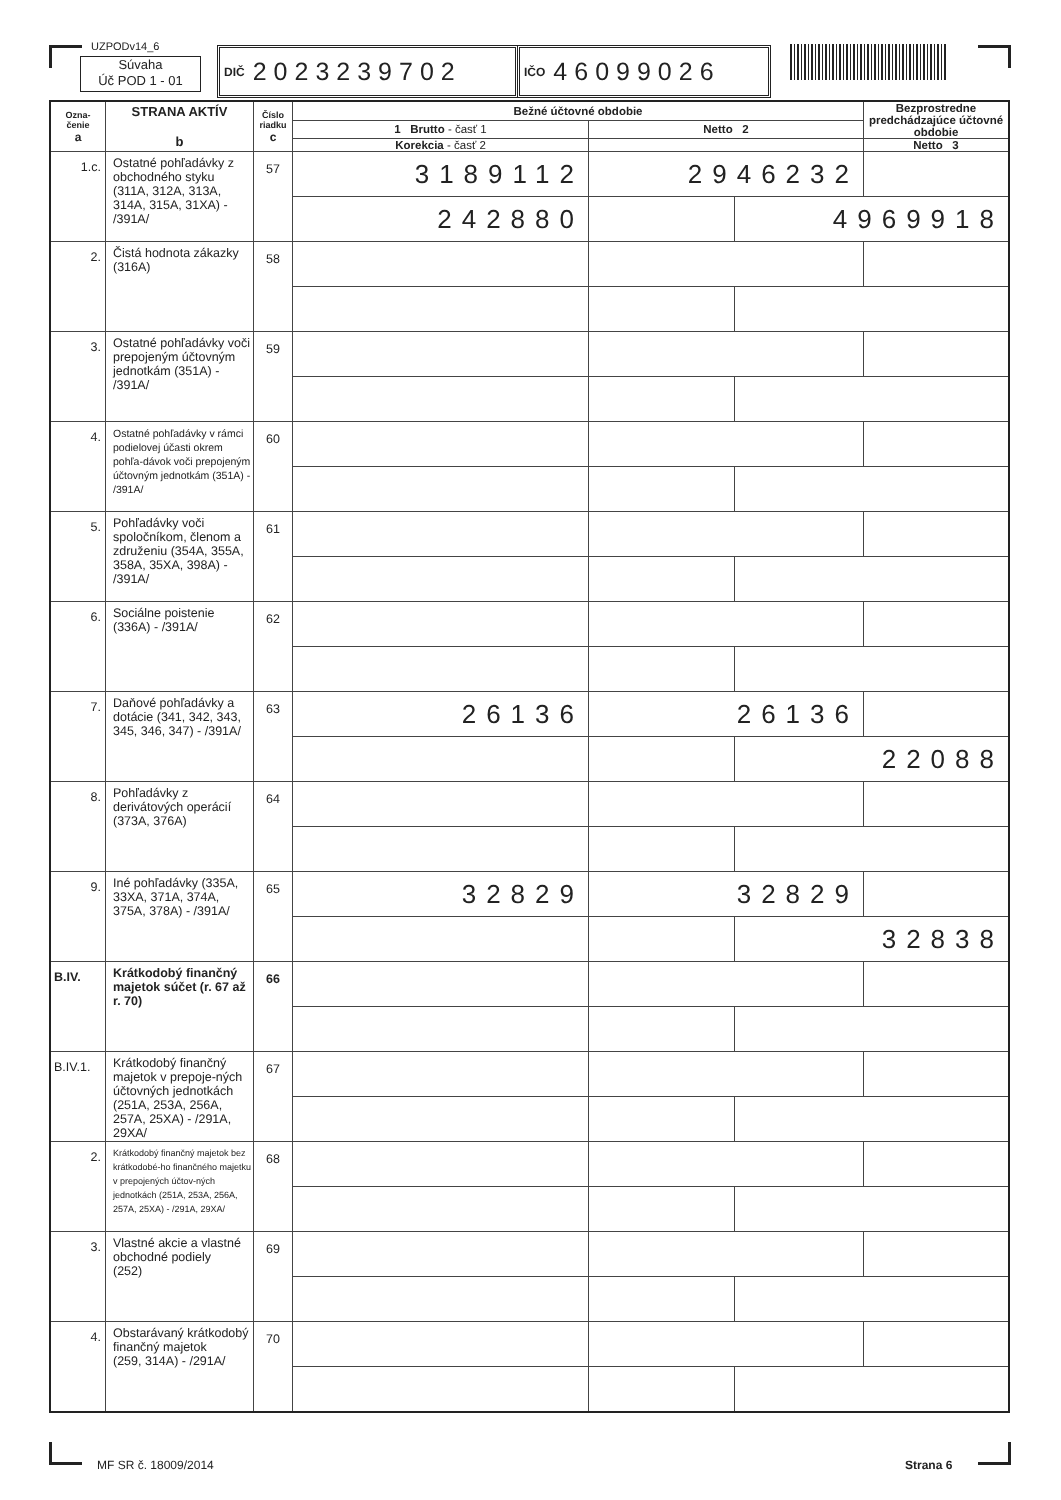UZPODv14_6
Súvaha
Úč POD 1 - 01
DIČ 2023239702
IČO 46099026
| Ozna- čenie a | STRANA AKTÍV b | Číslo riadku c | Bežné účtovné obdobie | | | Bezprostredne predchádzajúce účtovné obdobie |
| --- | --- | --- | --- | --- | --- | --- |
| | | | 1 Brutto - časť 1 | Netto 2 | | |
| | | | Korekcia - časť 2 | | | Netto 3 |
| 1.c. | Ostatné pohľadávky z obchodného styku (311A, 312A, 313A, 314A, 315A, 31XA) - /391A/ | 57 | 3189112 | 2946232 | | |
| | | | 242880 | | 4969918 | |
| 2. | Čistá hodnota zákazky (316A) | 58 | | | | |
| 3. | Ostatné pohľadávky voči prepojeným účtovným jednotkám (351A) - /391A/ | 59 | | | | |
| 4. | Ostatné pohľadávky v rámci podielovej účasti okrem pohľa-dávok voči prepojeným účtovným jednotkám (351A) - /391A/ | 60 | | | | |
| 5. | Pohľadávky voči spoločníkom, členom a združeniu (354A, 355A, 358A, 35XA, 398A) - /391A/ | 61 | | | | |
| 6. | Sociálne poistenie (336A) - /391A/ | 62 | | | | |
| 7. | Daňové pohľadávky a dotácie (341, 342, 343, 345, 346, 347) - /391A/ | 63 | 26136 | 26136 | | |
| | | | | | 22088 | |
| 8. | Pohľadávky z derivátových operácií (373A, 376A) | 64 | | | | |
| 9. | Iné pohľadávky (335A, 33XA, 371A, 374A, 375A, 378A) - /391A/ | 65 | 32829 | 32829 | | |
| | | | | | 32838 | |
| B.IV. | Krátkodobý finančný majetok súčet (r. 67 až r. 70) | 66 | | | | |
| B.IV.1. | Krátkodobý finančný majetok v prepoje-ných účtovných jednotkách (251A, 253A, 256A, 257A, 25XA) - /291A, 29XA/ | 67 | | | | |
| 2. | Krátkodobý finančný majetok bez krátkodobé-ho finančného majetku v prepojených účtov-ných jednotkách (251A, 253A, 256A, 257A, 25XA) - /291A, 29XA/ | 68 | | | | |
| 3. | Vlastné akcie a vlastné obchodné podiely (252) | 69 | | | | |
| 4. | Obstarávaný krátkodobý finančný majetok (259, 314A) - /291A/ | 70 | | | | |
MF SR č. 18009/2014 Strana 6